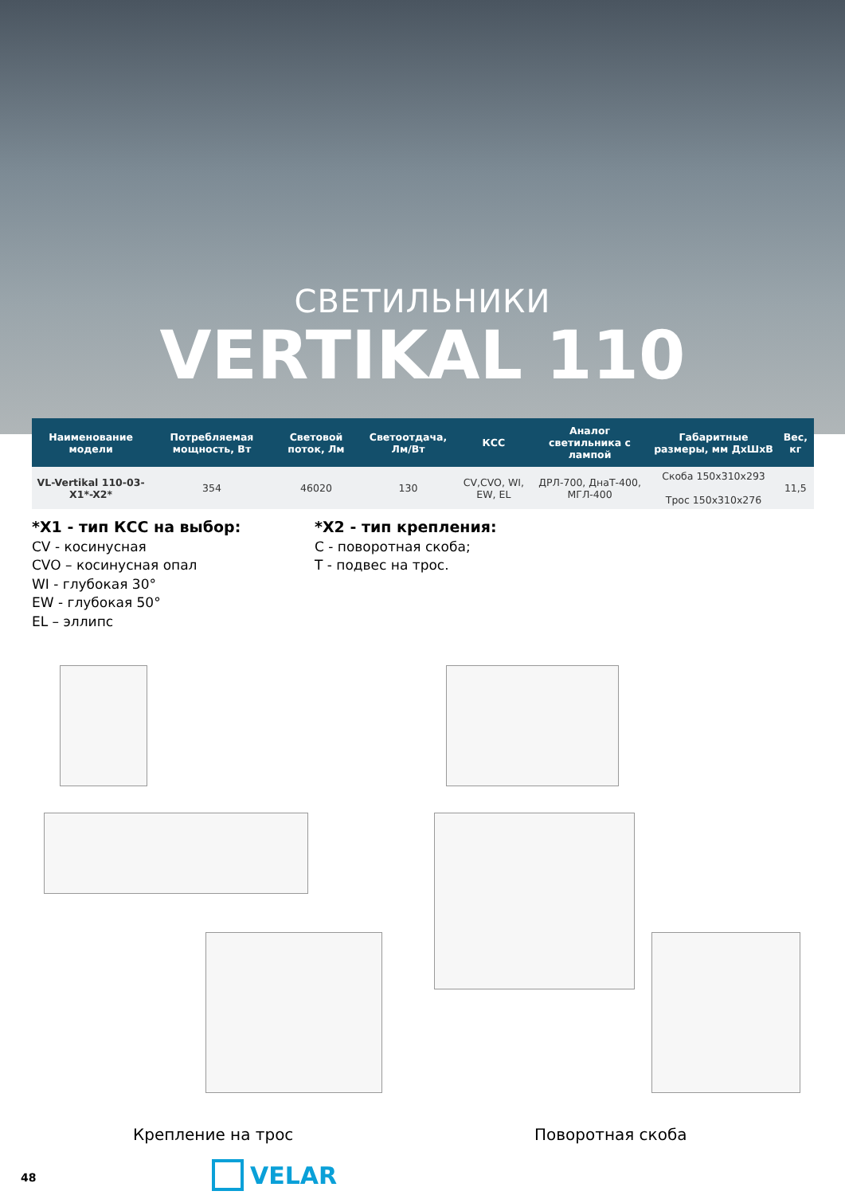СВЕТИЛЬНИКИ
VERTIKAL 110
| Наименование модели | Потребляемая мощность, Вт | Световой поток, Лм | Светоотдача, Лм/Вт | КСС | Аналог светильника с лампой | Габаритные размеры, мм ДхШхВ | Вес, кг |
| --- | --- | --- | --- | --- | --- | --- | --- |
| VL-Vertikal 110-03-X1*-X2* | 354 | 46020 | 130 | CV,CVO, WI, EW, EL | ДРЛ-700, ДнаТ-400, МГЛ-400 | Скоба 150x310x293 Трос 150x310x276 | 11,5 |
*X1 - тип КСС на выбор:
CV - косинусная
CVO – косинусная опал
WI - глубокая 30°
EW - глубокая 50°
EL – эллипс
*X2 - тип крепления:
C - поворотная скоба;
T - подвес на трос.
Крепление на трос Поворотная скоба
48 VELAR